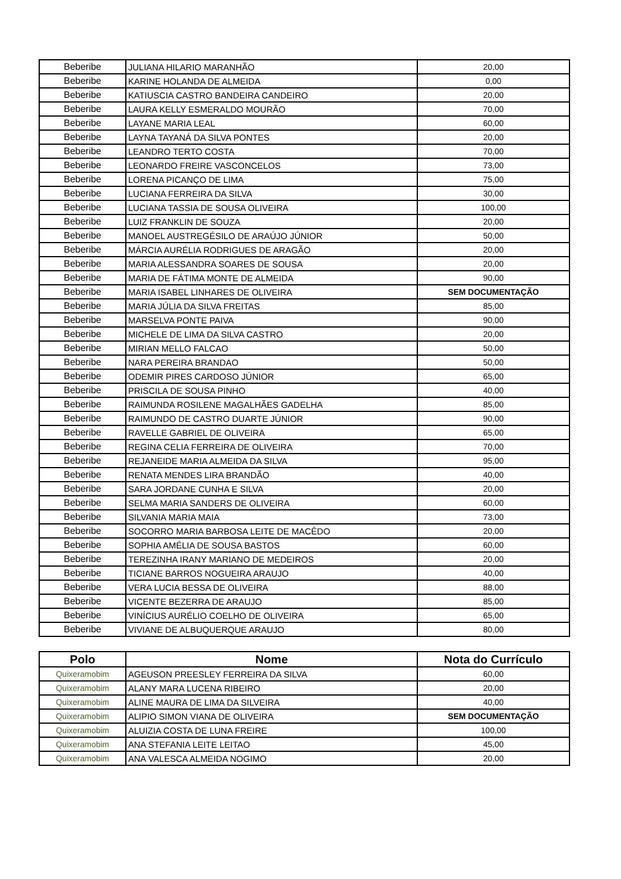| Beberibe | JULIANA HILARIO MARANHÃO | 20,00 |
| Beberibe | KARINE HOLANDA DE ALMEIDA | 0,00 |
| Beberibe | KATIUSCIA CASTRO BANDEIRA CANDEIRO | 20,00 |
| Beberibe | LAURA KELLY ESMERALDO MOURÃO | 70,00 |
| Beberibe | LAYANE MARIA LEAL | 60,00 |
| Beberibe | LAYNA TAYANÁ DA SILVA PONTES | 20,00 |
| Beberibe | LEANDRO TERTO COSTA | 70,00 |
| Beberibe | LEONARDO FREIRE VASCONCELOS | 73,00 |
| Beberibe | LORENA PICANÇO DE LIMA | 75,00 |
| Beberibe | LUCIANA FERREIRA DA SILVA | 30,00 |
| Beberibe | LUCIANA TASSIA DE SOUSA OLIVEIRA | 100,00 |
| Beberibe | LUIZ FRANKLIN DE SOUZA | 20,00 |
| Beberibe | MANOEL AUSTREGÉSILO DE ARAÚJO JÚNIOR | 50,00 |
| Beberibe | MÁRCIA AURÉLIA RODRIGUES DE ARAGÃO | 20,00 |
| Beberibe | MARIA ALESSANDRA SOARES DE SOUSA | 20,00 |
| Beberibe | MARIA DE FÁTIMA MONTE DE ALMEIDA | 90,00 |
| Beberibe | MARIA ISABEL LINHARES DE OLIVEIRA | SEM DOCUMENTAÇÃO |
| Beberibe | MARIA JÚLIA DA SILVA FREITAS | 85,00 |
| Beberibe | MARSELVA PONTE PAIVA | 90,00 |
| Beberibe | MICHELE DE LIMA DA SILVA CASTRO | 20,00 |
| Beberibe | MIRIAN MELLO FALCAO | 50,00 |
| Beberibe | NARA PEREIRA BRANDAO | 50,00 |
| Beberibe | ODEMIR PIRES CARDOSO JÚNIOR | 65,00 |
| Beberibe | PRISCILA DE SOUSA PINHO | 40,00 |
| Beberibe | RAIMUNDA ROSILENE MAGALHÃES GADELHA | 85,00 |
| Beberibe | RAIMUNDO DE CASTRO DUARTE JÚNIOR | 90,00 |
| Beberibe | RAVELLE GABRIEL DE OLIVEIRA | 65,00 |
| Beberibe | REGINA CELIA FERREIRA DE OLIVEIRA | 70,00 |
| Beberibe | REJANEIDE MARIA ALMEIDA DA SILVA | 95,00 |
| Beberibe | RENATA MENDES LIRA BRANDÃO | 40,00 |
| Beberibe | SARA JORDANE CUNHA E SILVA | 20,00 |
| Beberibe | SELMA MARIA SANDERS DE OLIVEIRA | 60,00 |
| Beberibe | SILVANIA MARIA MAIA | 73,00 |
| Beberibe | SOCORRO MARIA BARBOSA LEITE DE MACÊDO | 20,00 |
| Beberibe | SOPHIA AMÉLIA DE SOUSA BASTOS | 60,00 |
| Beberibe | TEREZINHA IRANY MARIANO DE MEDEIROS | 20,00 |
| Beberibe | TICIANE BARROS NOGUEIRA ARAUJO | 40,00 |
| Beberibe | VERA LUCIA BESSA DE OLIVEIRA | 88,00 |
| Beberibe | VICENTE BEZERRA DE ARAUJO | 85,00 |
| Beberibe | VINÍCIUS AURÉLIO COELHO DE OLIVEIRA | 65,00 |
| Beberibe | VIVIANE DE ALBUQUERQUE ARAUJO | 80,00 |
| Polo | Nome | Nota do Currículo |
| --- | --- | --- |
| Quixeramobim | AGEUSON PREESLEY FERREIRA DA SILVA | 60,00 |
| Quixeramobim | ALANY MARA LUCENA RIBEIRO | 20,00 |
| Quixeramobim | ALINE MAURA DE LIMA DA SILVEIRA | 40,00 |
| Quixeramobim | ALIPIO SIMON VIANA DE OLIVEIRA | SEM DOCUMENTAÇÃO |
| Quixeramobim | ALUIZIA COSTA DE LUNA FREIRE | 100,00 |
| Quixeramobim | ANA STEFANIA LEITE LEITAO | 45,00 |
| Quixeramobim | ANA VALESCA ALMEIDA NOGIMO | 20,00 |